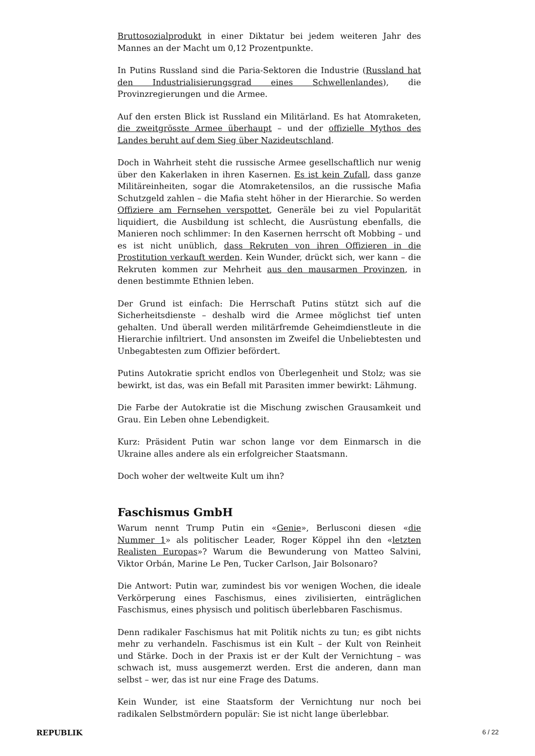Bruttosozialprodukt in einer Diktatur bei jedem weiteren Jahr des Mannes an der Macht um 0,12 Prozentpunkte.
In Putins Russland sind die Paria-Sektoren die Industrie (Russland hat den Industrialisierungsgrad eines Schwellenlandes), die Provinzregierungen und die Armee.
Auf den ersten Blick ist Russland ein Militärland. Es hat Atomraketen, die zweitgrösste Armee überhaupt – und der offizielle Mythos des Landes beruht auf dem Sieg über Nazideutschland.
Doch in Wahrheit steht die russische Armee gesellschaftlich nur wenig über den Kakerlaken in ihren Kasernen. Es ist kein Zufall, dass ganze Militäreinheiten, sogar die Atomraketensilos, an die russische Mafia Schutzgeld zahlen – die Mafia steht höher in der Hierarchie. So werden Offiziere am Fernsehen verspottet, Generäle bei zu viel Popularität liquidiert, die Ausbildung ist schlecht, die Ausrüstung ebenfalls, die Manieren noch schlimmer: In den Kasernen herrscht oft Mobbing – und es ist nicht unüblich, dass Rekruten von ihren Offizieren in die Prostitution verkauft werden. Kein Wunder, drückt sich, wer kann – die Rekruten kommen zur Mehrheit aus den mausarmen Provinzen, in denen bestimmte Ethnien leben.
Der Grund ist einfach: Die Herrschaft Putins stützt sich auf die Sicherheitsdienste – deshalb wird die Armee möglichst tief unten gehalten. Und überall werden militärfremde Geheimdienstleute in die Hierarchie infiltriert. Und ansonsten im Zweifel die Unbeliebtesten und Unbegabtesten zum Offizier befördert.
Putins Autokratie spricht endlos von Überlegenheit und Stolz; was sie bewirkt, ist das, was ein Befall mit Parasiten immer bewirkt: Lähmung.
Die Farbe der Autokratie ist die Mischung zwischen Grausamkeit und Grau. Ein Leben ohne Lebendigkeit.
Kurz: Präsident Putin war schon lange vor dem Einmarsch in die Ukraine alles andere als ein erfolgreicher Staatsmann.
Doch woher der weltweite Kult um ihn?
Faschismus GmbH
Warum nennt Trump Putin ein «Genie», Berlusconi diesen «die Nummer 1» als politischer Leader, Roger Köppel ihn den «letzten Realisten Europas»? Warum die Bewunderung von Matteo Salvini, Viktor Orbán, Marine Le Pen, Tucker Carlson, Jair Bolsonaro?
Die Antwort: Putin war, zumindest bis vor wenigen Wochen, die ideale Verkörperung eines Faschismus, eines zivilisierten, einträglichen Faschismus, eines physisch und politisch überlebbaren Faschismus.
Denn radikaler Faschismus hat mit Politik nichts zu tun; es gibt nichts mehr zu verhandeln. Faschismus ist ein Kult – der Kult von Reinheit und Stärke. Doch in der Praxis ist er der Kult der Vernichtung – was schwach ist, muss ausgemerzt werden. Erst die anderen, dann man selbst – wer, das ist nur eine Frage des Datums.
Kein Wunder, ist eine Staatsform der Vernichtung nur noch bei radikalen Selbstmördern populär: Sie ist nicht lange überlebbar.
REPUBLIK 6 / 22